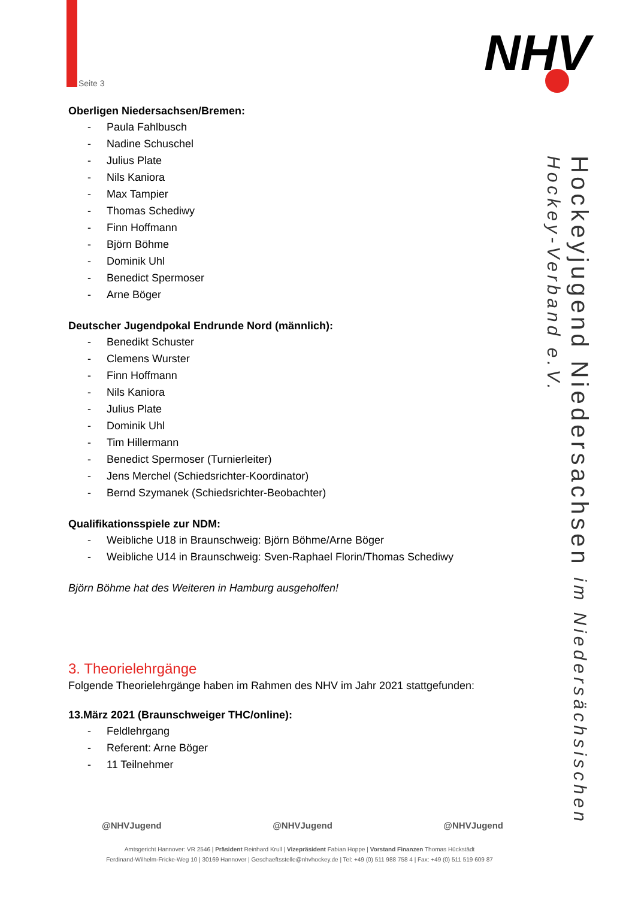Seite 3 NHV
Hockeyjugend Niedersachsen im Niedersächsischen Hockey-Verband e.V.
Oberligen Niedersachsen/Bremen:
- Paula Fahlbusch
- Nadine Schuschel
- Julius Plate
- Nils Kaniora
- Max Tampier
- Thomas Schediwy
- Finn Hoffmann
- Björn Böhme
- Dominik Uhl
- Benedict Spermoser
- Arne Böger
Deutscher Jugendpokal Endrunde Nord (männlich):
- Benedikt Schuster
- Clemens Wurster
- Finn Hoffmann
- Nils Kaniora
- Julius Plate
- Dominik Uhl
- Tim Hillermann
- Benedict Spermoser (Turnierleiter)
- Jens Merchel (Schiedsrichter-Koordinator)
- Bernd Szymanek (Schiedsrichter-Beobachter)
Qualifikationsspiele zur NDM:
- Weibliche U18 in Braunschweig: Björn Böhme/Arne Böger
- Weibliche U14 in Braunschweig: Sven-Raphael Florin/Thomas Schediwy
Björn Böhme hat des Weiteren in Hamburg ausgeholfen!
3. Theorielehrgänge
Folgende Theorielehrgänge haben im Rahmen des NHV im Jahr 2021 stattgefunden:
13.März 2021 (Braunschweiger THC/online):
- Feldlehrgang
- Referent: Arne Böger
- 11 Teilnehmer
@NHVJugend @NHVJugend @NHVJugend
Amtsgericht Hannover: VR 2546 | Präsident Reinhard Krull | Vizepräsident Fabian Hoppe | Vorstand Finanzen Thomas Hückstädt
Ferdinand-Wilhelm-Fricke-Weg 10 | 30169 Hannover | Geschaeftsstelle@nhvhockey.de | Tel: +49 (0) 511 988 758 4 | Fax: +49 (0) 511 519 609 87